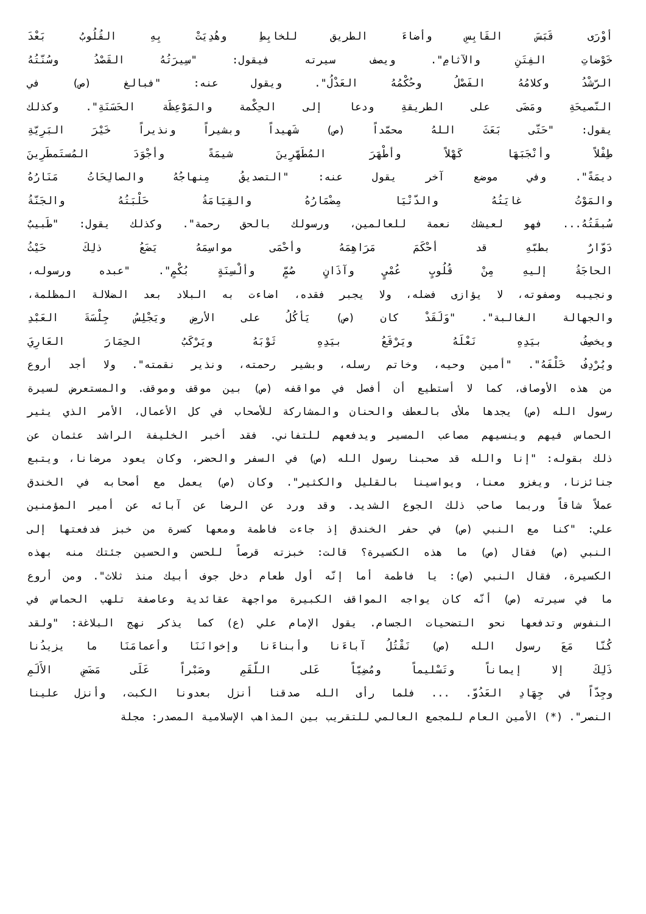أوْرَى قَبَسَ القَابِسِ وأضاءَ الطريق للخابِطِ وهُدِيَتْ بِهِ القُلُوبُ بَعْدَ
خَوْضاتِ الفِتَنِ والآثامِ". ويصف سيرته فيقول: "سِيرَتُهُ القَصْدُ وسُنّتُهُ
الرّشْدُ وكلامُهُ الفَصْلُ وحُكْمُهُ العَدْلُ". ويقول عنه: "فبالغ (ص) في
النّصيحَةِ ومَضَى على الطريقةِ ودعا إلى الحِكْمة والمَوْعِظَة الحَسَنَةِ". وكذلك
يقول: "حَتّى بَعَثَ اللهُ محمّداً (ص) شَهيداً وبشيراً ونذيراً خَيْرَ البَرِيّةِ
طِفْلاً وأنْجَبَهَا كَهْلاً وأطْهَرَ المُطَهّرِينَ شيمَةً وأجْوَدَ المُستَمطَرِينَ
ديمَةً". وفي موضع آخر يقول عنه: "التصديقُ مِنهاجُهُ والصالِحَاتُ مَنَارُهُ
والمَوْتُ غايَتُهُ والدّنْيَا مِضْمَارُهُ والقِيَامَةُ حَلْبَتُهُ والجَنّةُ
سُبقَتُهُ... فهو لعيشك نعمة للعالمين، ورسولك بالحق رحمة". وكذلك يقول: "طَبيبٌ
دَوّارٌ بطبّهِ قد أحْكَمَ مَرَاهِمَهُ وأحْمَى مواسِمَهُ يَضَعُ ذلِكَ حَيْثُ
الحاجَةُ إليهِ مِنْ قُلُوبٍ عُمْيٍ وآذَانٍ صُمٍّ وألْسِنَةٍ بُكْمٍ". "عبده ورسوله،
ونجيبه وصفوته، لا يؤازى فضله، ولا يجبر فقده، اضاءت به البلاد بعد الضلالة المظلمة،
والجهالة الغالبة". "وَلَقَدْ كان (ص) يَأكُلُ على الأرضِ ويَجْلِسُ جِلْسَةَ العَبْدِ
ويخصِفُ بيَدِهِ نَعْلَهُ ويَرْقَعُ بيَدِهِ ثَوْبَهُ ويَرْكَبُ الحِمَارَ العَارِيَ
ويُرْدِفُ خَلْفَهُ". "أمين وحيه، وخاتم رسله، وبشير رحمته، ونذير نقمته". ولا أجد أروع
من هذه الأوصاف، كما لا أستطيع أن أفصل في مواقفه (ص) بين موقف وموقف. والمستعرض لسيرة
رسول الله (ص) يجدها ملأى بالعطف والحنان والمشاركة للأصحاب في كل الأعمال، الأمر الذي يثير
الحماس فيهم وينسيهم مصاعب المسير ويدفعهم للتفاني. فقد أخبر الخليفة الراشد عثمان عن
ذلك بقوله: "إنا والله قد صحبنا رسول الله (ص) في السفر والحضر، وكان يعود مرضانا، ويتبع
جنائزنا، ويغزو معنا، ويواسينا بالقليل والكثير". وكان (ص) يعمل مع أصحابه في الخندق
عملاً شاقاً وربما صاحب ذلك الجوع الشديد. وقد ورد عن الرضا عن آبائه عن أمير المؤمنين
علي: "كنا مع النبي (ص) في حفر الخندق إذ جاءت فاطمة ومعها كسرة من خبز فدفعتها إلى
النبي (ص) فقال (ص) ما هذه الكسيرة؟ قالت: خبزته قرصاً للحسن والحسين جئتك منه بهذه
الكسيرة، فقال النبي (ص): يا فاطمة أما إنّه أول طعام دخل جوف أبيك منذ ثلاث". ومن أروع
ما في سيرته (ص) أنّه كان يواجه المواقف الكبيرة مواجهة عقائدية وعاصفة تلهب الحماس في
النفوس وتدفعها نحو التضحيات الجسام. يقول الإمام علي (ع) كما يذكر نهج البلاغة: "ولقد
كُنّا مَعَ رسول الله (ص) نَقْتُلُ آباءَنا وأبناءَنا وإخوانَنَا وأعمامَنَا ما يزيدُنا
ذَلِكَ إلا إيماناً وتَسْليماً ومُضِيّاً عَلى اللّقَمِ وصَبْراً عَلَى مَضَضِ الأَلَمِ
وجِدّاً في جِهَادِ العَدُوّ. ... فلما رأى الله صدقنا أنزل بعدونا الكبت، وأنزل علينا
النصر". (*) الأمين العام للمجمع العالمي للتقريب بين المذاهب الإسلامية المصدر: مجلة